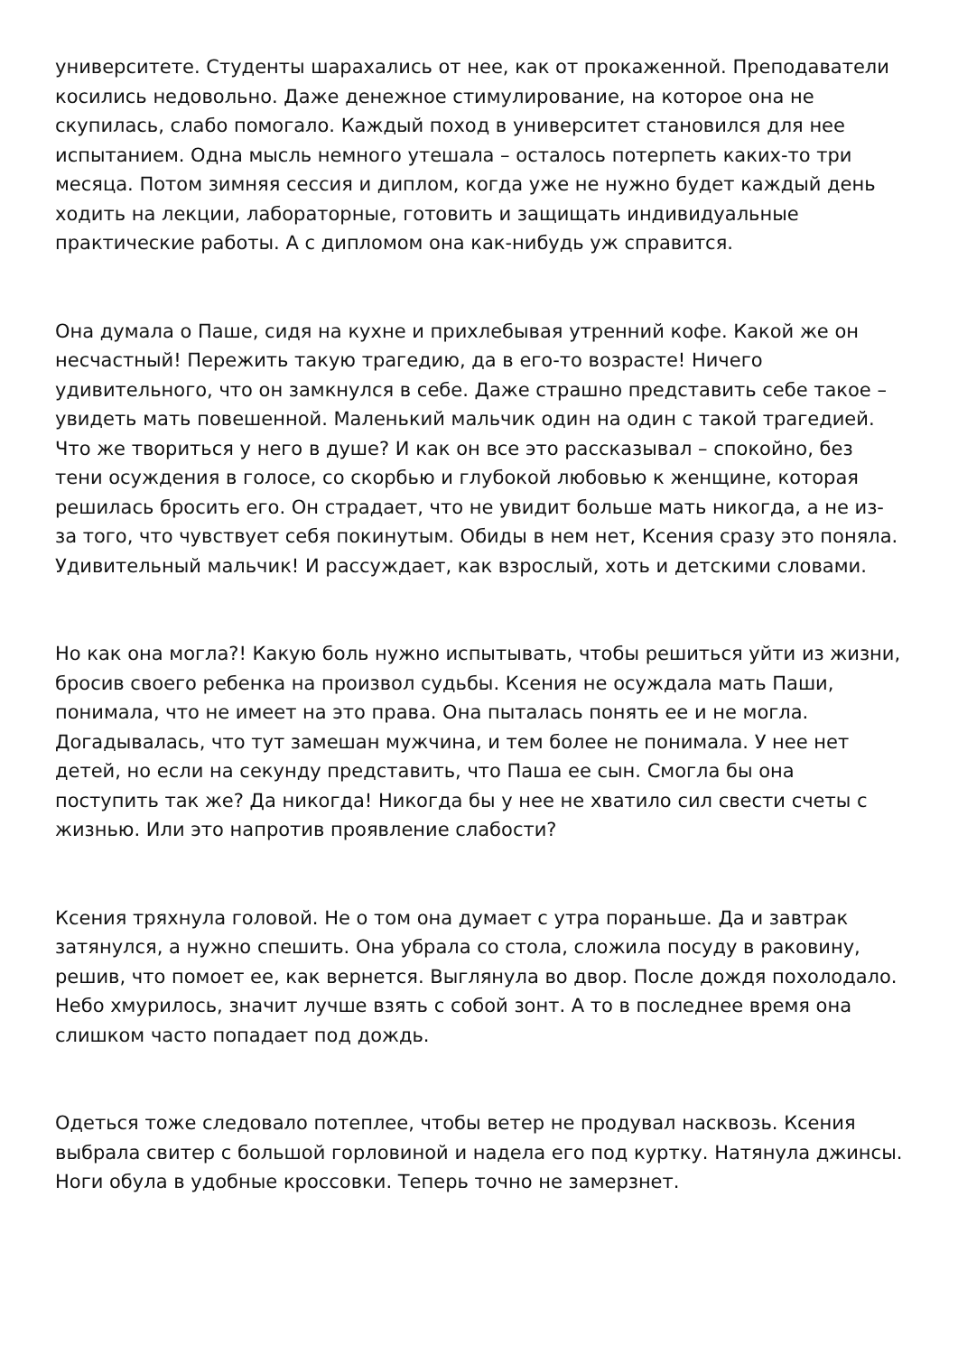университете. Студенты шарахались от нее, как от прокаженной. Преподаватели косились недовольно. Даже денежное стимулирование, на которое она не скупилась, слабо помогало. Каждый поход в университет становился для нее испытанием. Одна мысль немного утешала – осталось потерпеть каких-то три месяца. Потом зимняя сессия и диплом, когда уже не нужно будет каждый день ходить на лекции, лабораторные, готовить и защищать индивидуальные практические работы. А с дипломом она как-нибудь уж справится.
Она думала о Паше, сидя на кухне и прихлебывая утренний кофе. Какой же он несчастный! Пережить такую трагедию, да в его-то возрасте! Ничего удивительного, что он замкнулся в себе. Даже страшно представить себе такое – увидеть мать повешенной. Маленький мальчик один на один с такой трагедией. Что же твориться у него в душе? И как он все это рассказывал – спокойно, без тени осуждения в голосе, со скорбью и глубокой любовью к женщине, которая решилась бросить его. Он страдает, что не увидит больше мать никогда, а не из-за того, что чувствует себя покинутым. Обиды в нем нет, Ксения сразу это поняла. Удивительный мальчик! И рассуждает, как взрослый, хоть и детскими словами.
Но как она могла?! Какую боль нужно испытывать, чтобы решиться уйти из жизни, бросив своего ребенка на произвол судьбы. Ксения не осуждала мать Паши, понимала, что не имеет на это права. Она пыталась понять ее и не могла. Догадывалась, что тут замешан мужчина, и тем более не понимала. У нее нет детей, но если на секунду представить, что Паша ее сын. Смогла бы она поступить так же? Да никогда! Никогда бы у нее не хватило сил свести счеты с жизнью. Или это напротив проявление слабости?
Ксения тряхнула головой. Не о том она думает с утра пораньше. Да и завтрак затянулся, а нужно спешить. Она убрала со стола, сложила посуду в раковину, решив, что помоет ее, как вернется. Выглянула во двор. После дождя похолодало. Небо хмурилось, значит лучше взять с собой зонт. А то в последнее время она слишком часто попадает под дождь.
Одеться тоже следовало потеплее, чтобы ветер не продувал насквозь. Ксения выбрала свитер с большой горловиной и надела его под куртку. Натянула джинсы. Ноги обула в удобные кроссовки. Теперь точно не замерзнет.